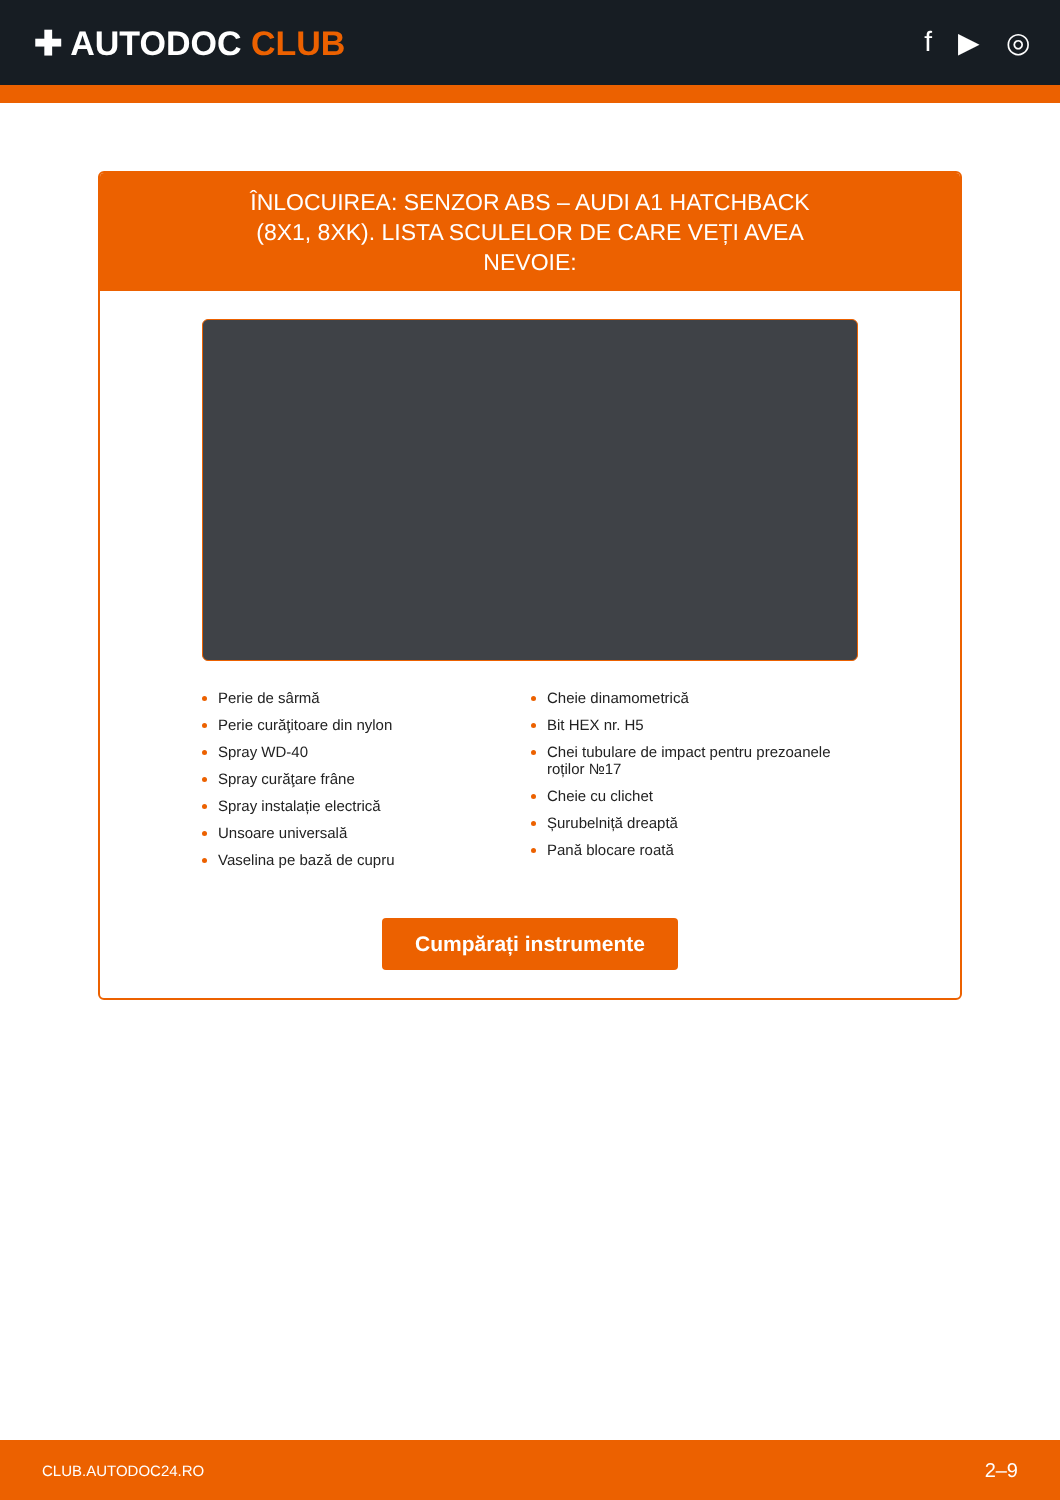✚ AUTODOC CLUB
f ▶ ◎
ÎNLOCUIREA: SENZOR ABS – AUDI A1 HATCHBACK (8X1, 8XK). LISTA SCULELOR DE CARE VEȚI AVEA NEVOIE:
Perie de sârmă
Perie curăţitoare din nylon
Spray WD-40
Spray curăţare frâne
Spray instalație electrică
Unsoare universală
Vaselina pe bază de cupru
Cheie dinamometrică
Bit HEX nr. H5
Chei tubulare de impact pentru prezoanele roților №17
Cheie cu clichet
Șurubelniță dreaptă
Pană blocare roată
Cumpărați instrumente
CLUB.AUTODOC24.RO 2–9